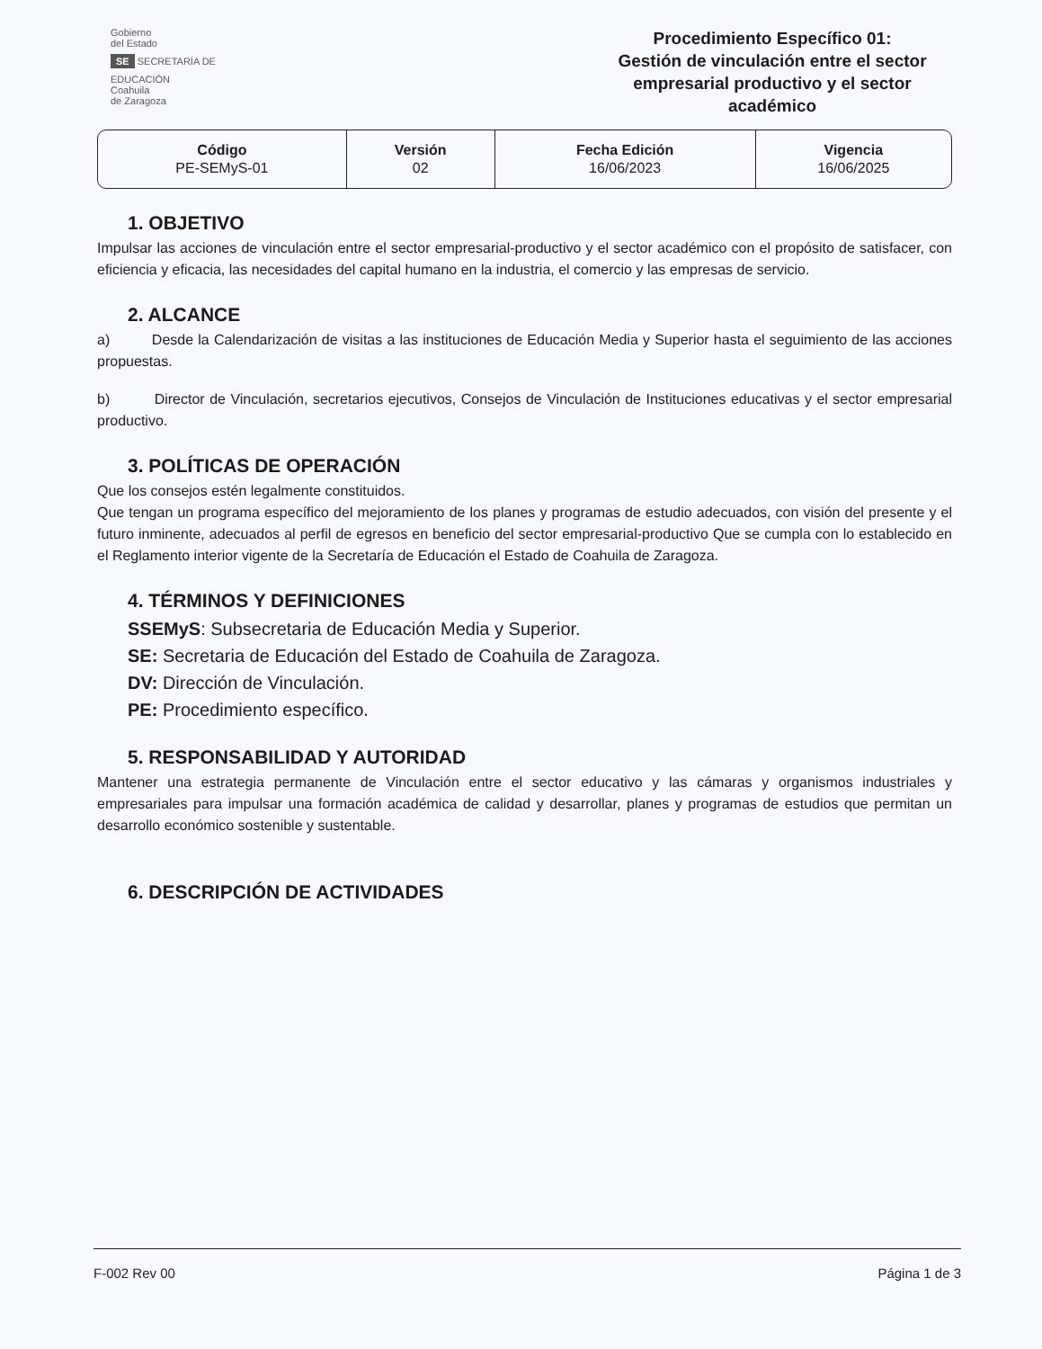Gobierno
del Estado
SE SECRETARÍA DE EDUCACIÓN
Coahuila
de Zaragoza
Procedimiento Específico 01:
Gestión de vinculación entre el sector empresarial productivo y el sector académico
| Código PE-SEMyS-01 | Versión 02 | Fecha Edición 16/06/2023 | Vigencia 16/06/2025 |
1. OBJETIVO
Impulsar las acciones de vinculación entre el sector empresarial-productivo y el sector académico con el propósito de satisfacer, con eficiencia y eficacia, las necesidades del capital humano en la industria, el comercio y las empresas de servicio.
2. ALCANCE
a) Desde la Calendarización de visitas a las instituciones de Educación Media y Superior hasta el seguimiento de las acciones propuestas.
b) Director de Vinculación, secretarios ejecutivos, Consejos de Vinculación de Instituciones educativas y el sector empresarial productivo.
3. POLÍTICAS DE OPERACIÓN
Que los consejos estén legalmente constituidos.
Que tengan un programa específico del mejoramiento de los planes y programas de estudio adecuados, con visión del presente y el futuro inminente, adecuados al perfil de egresos en beneficio del sector empresarial-productivo Que se cumpla con lo establecido en el Reglamento interior vigente de la Secretaría de Educación el Estado de Coahuila de Zaragoza.
4. TÉRMINOS Y DEFINICIONES
SSEMyS: Subsecretaria de Educación Media y Superior.
SE: Secretaria de Educación del Estado de Coahuila de Zaragoza.
DV: Dirección de Vinculación.
PE: Procedimiento específico.
5. RESPONSABILIDAD Y AUTORIDAD
Mantener una estrategia permanente de Vinculación entre el sector educativo y las cámaras y organismos industriales y empresariales para impulsar una formación académica de calidad y desarrollar, planes y programas de estudios que permitan un desarrollo económico sostenible y sustentable.
6. DESCRIPCIÓN DE ACTIVIDADES
F-002 Rev 00 Página 1 de 3